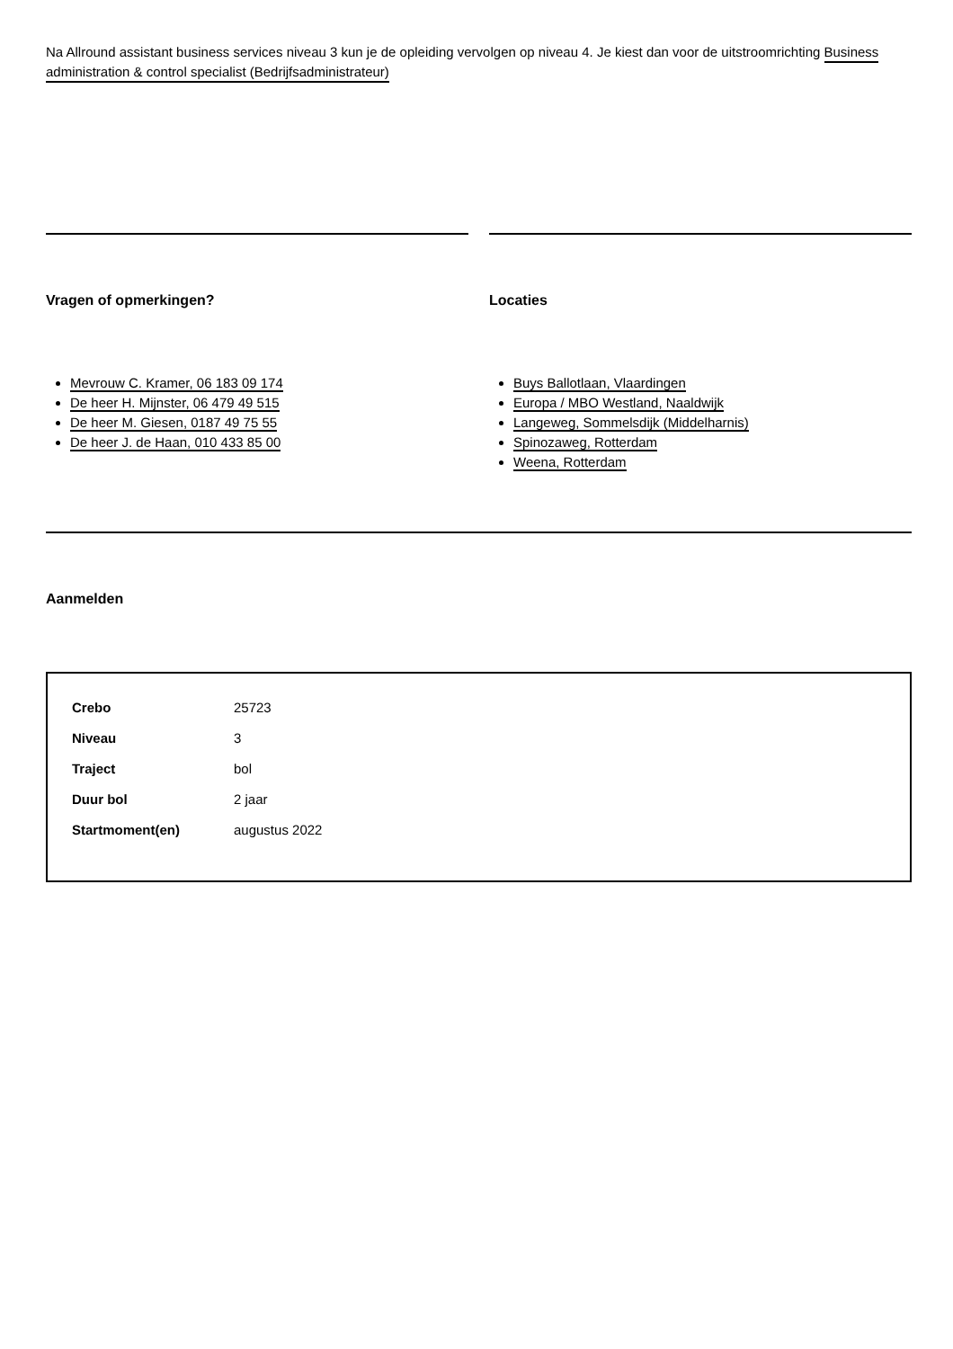Na Allround assistant business services niveau 3 kun je de opleiding vervolgen op niveau 4. Je kiest dan voor de uitstroomrichting Business administration & control specialist (Bedrijfsadministrateur)
Vragen of opmerkingen?
Mevrouw C. Kramer, 06 183 09 174
De heer H. Mijnster, 06 479 49 515
De heer M. Giesen, 0187 49 75 55
De heer J. de Haan, 010 433 85 00
Locaties
Buys Ballotlaan, Vlaardingen
Europa / MBO Westland, Naaldwijk
Langeweg, Sommelsdijk (Middelharnis)
Spinozaweg, Rotterdam
Weena, Rotterdam
Aanmelden
| Crebo | 25723 |
| Niveau | 3 |
| Traject | bol |
| Duur bol | 2 jaar |
| Startmoment(en) | augustus 2022 |